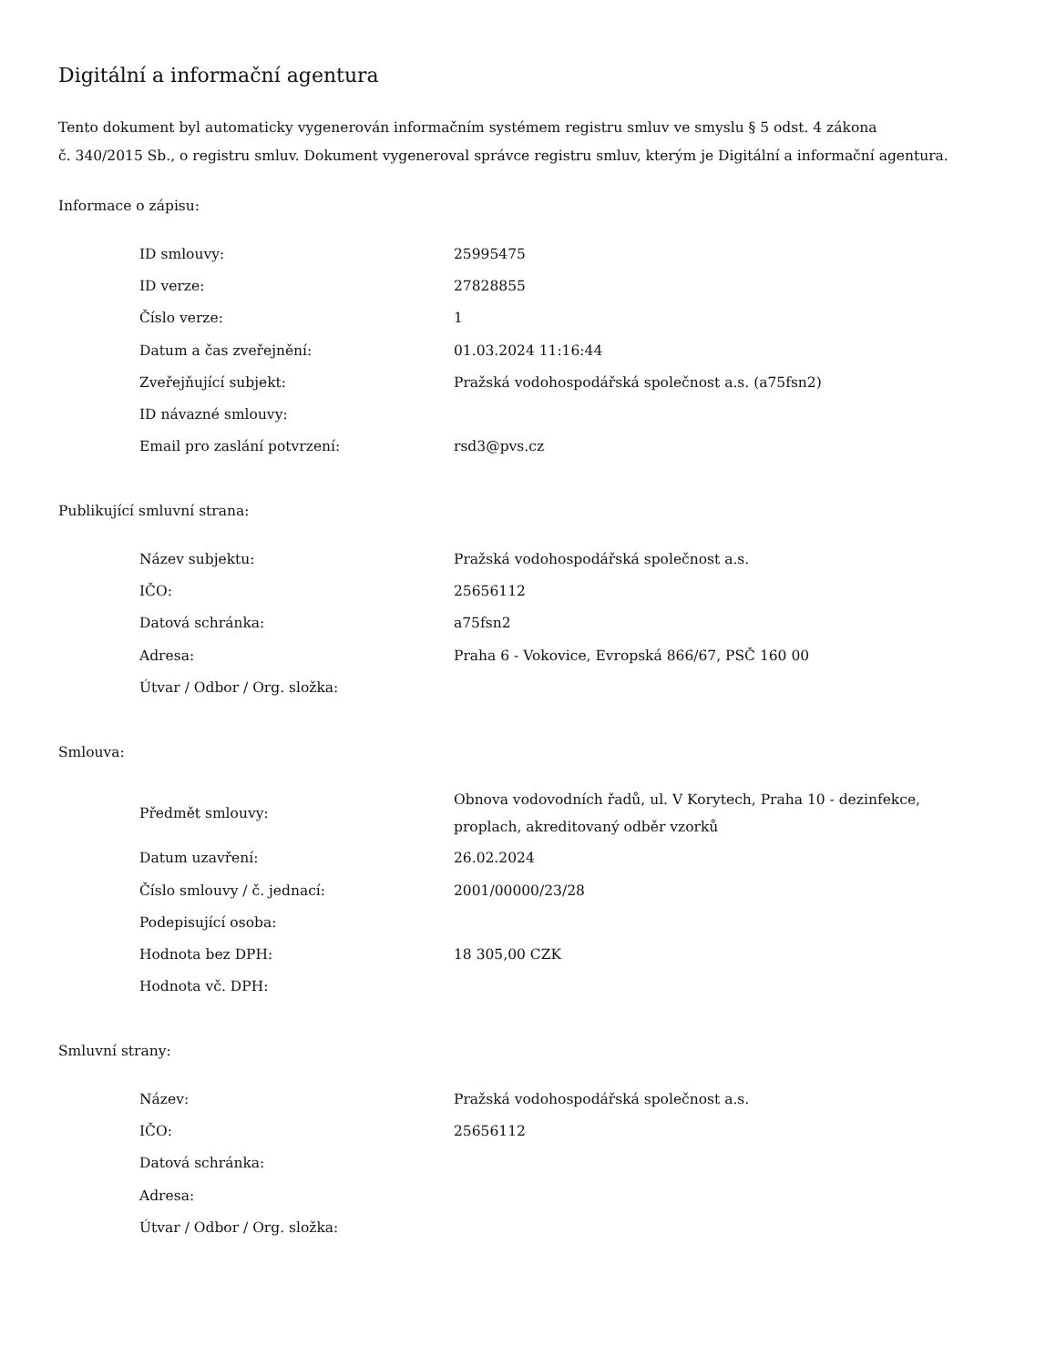Digitální a informační agentura
Tento dokument byl automaticky vygenerován informačním systémem registru smluv ve smyslu § 5 odst. 4 zákona
č. 340/2015 Sb., o registru smluv. Dokument vygeneroval správce registru smluv, kterým je Digitální a informační agentura.
Informace o zápisu:
| ID smlouvy: | 25995475 |
| ID verze: | 27828855 |
| Číslo verze: | 1 |
| Datum a čas zveřejnění: | 01.03.2024 11:16:44 |
| Zveřejňující subjekt: | Pražská vodohospodářská společnost a.s. (a75fsn2) |
| ID návazné smlouvy: | |
| Email pro zaslání potvrzení: | rsd3@pvs.cz |
Publikující smluvní strana:
| Název subjektu: | Pražská vodohospodářská společnost a.s. |
| IČO: | 25656112 |
| Datová schránka: | a75fsn2 |
| Adresa: | Praha 6 - Vokovice, Evropská 866/67, PSČ 160 00 |
| Útvar / Odbor / Org. složka: | |
Smlouva:
| Předmět smlouvy: | Obnova vodovodních řadů, ul. V Korytech, Praha 10 - dezinfekce, proplach, akreditovaný odběr vzorků |
| Datum uzavření: | 26.02.2024 |
| Číslo smlouvy / č. jednací: | 2001/00000/23/28 |
| Podepisující osoba: | |
| Hodnota bez DPH: | 18 305,00 CZK |
| Hodnota vč. DPH: | |
Smluvní strany:
| Název: | Pražská vodohospodářská společnost a.s. |
| IČO: | 25656112 |
| Datová schránka: | |
| Adresa: | |
| Útvar / Odbor / Org. složka: | |